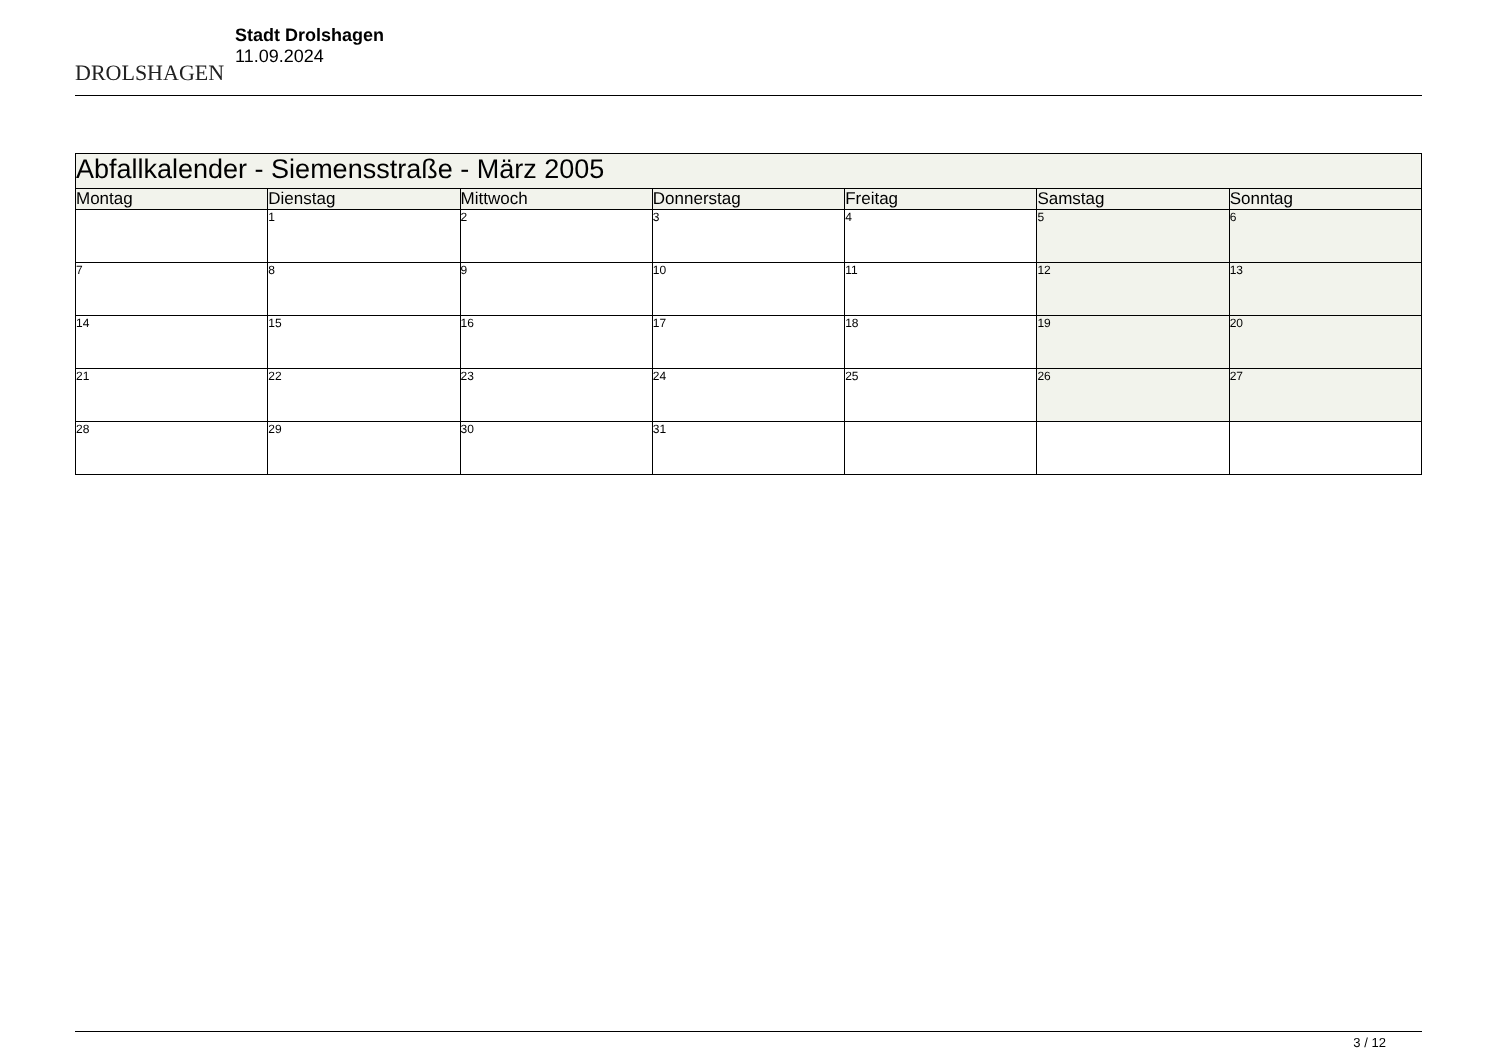DROLSHAGEN
Stadt Drolshagen
11.09.2024
| Abfallkalender - Siemensstraße - März 2005 | | | | | | |
| --- | --- | --- | --- | --- | --- | --- |
| Montag | Dienstag | Mittwoch | Donnerstag | Freitag | Samstag | Sonntag |
| | 1 | 2 | 3 | 4 | 5 | 6 |
| 7 | 8 | 9 | 10 | 11 | 12 | 13 |
| 14 | 15 | 16 | 17 | 18 | 19 | 20 |
| 21 | 22 | 23 | 24 | 25 | 26 | 27 |
| 28 | 29 | 30 | 31 | | | |
3 / 12